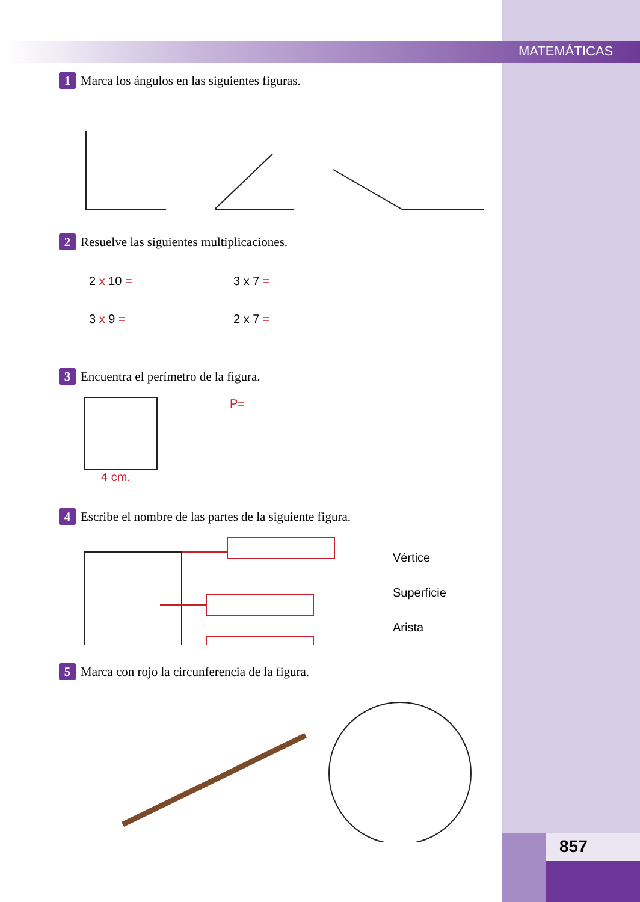MATEMÁTICAS
1 Marca los ángulos en las siguientes figuras.
2 Resuelve las siguientes multiplicaciones.
2 x 10 =
3 x 7 =
3 x 9 =
2 x 7 =
3 Encuentra el perímetro de la figura.
P=
4 cm.
4 Escribe el nombre de las partes de la siguiente figura.
Vértice
Superficie
Arista
5 Marca con rojo la circunferencia de la figura.
857